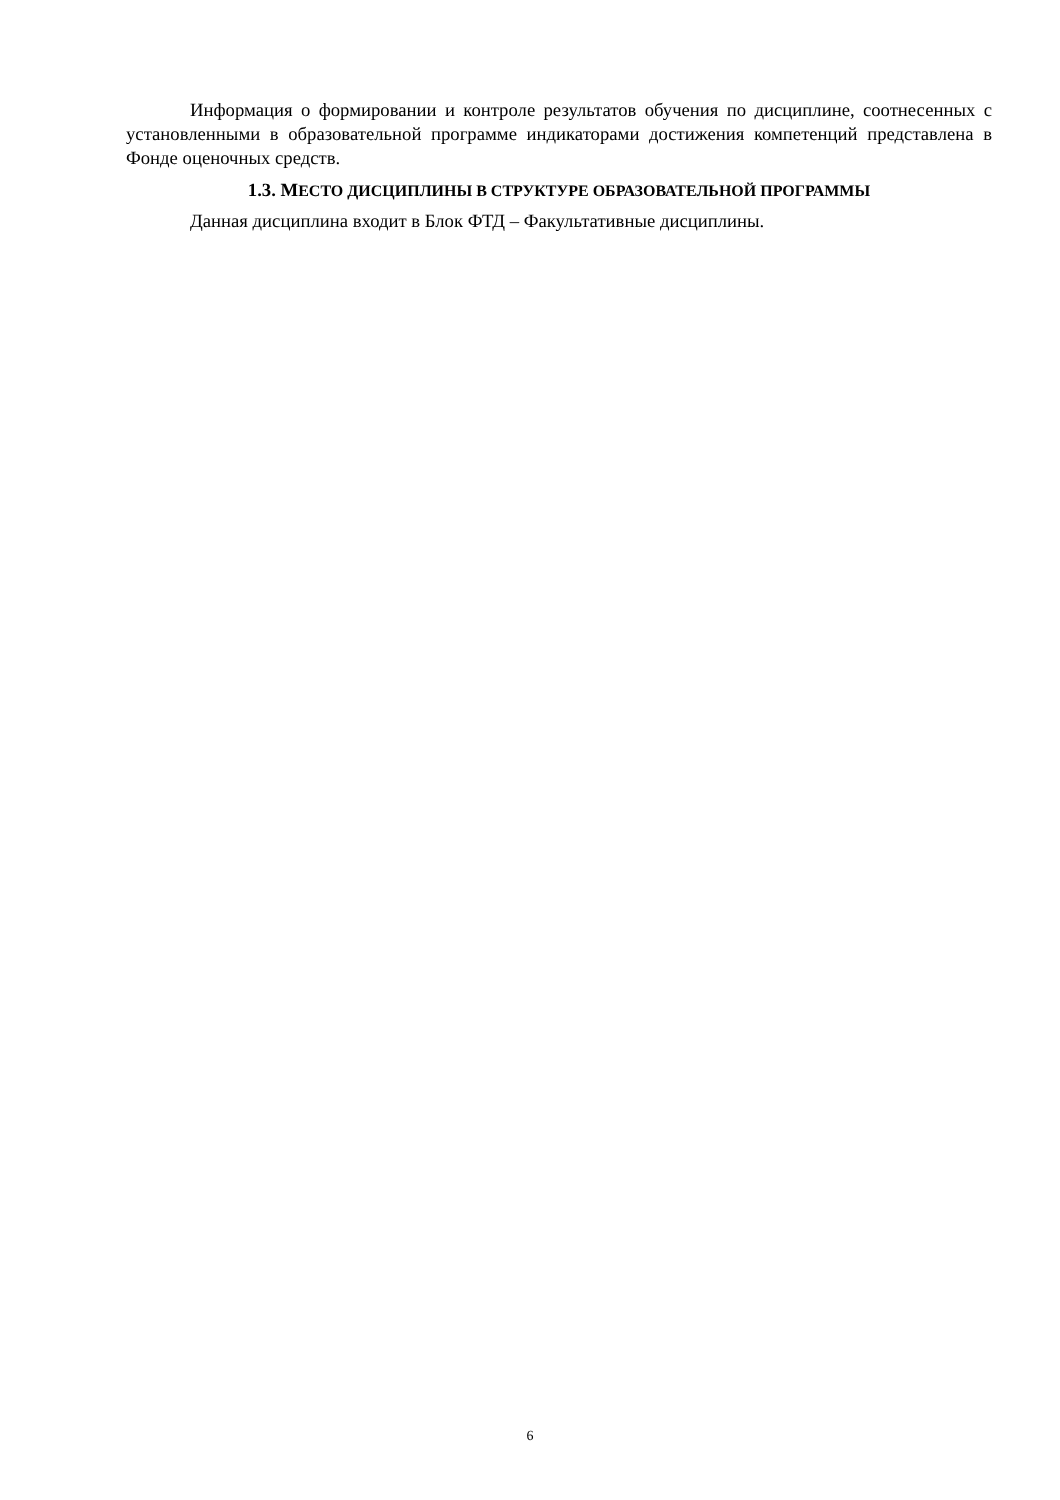Информация о формировании и контроле результатов обучения по дисциплине, соотнесенных с установленными в образовательной программе индикаторами достижения компетенций представлена в Фонде оценочных средств.
1.3. МЕСТО ДИСЦИПЛИНЫ В СТРУКТУРЕ ОБРАЗОВАТЕЛЬНОЙ ПРОГРАММЫ
Данная дисциплина входит в Блок ФТД – Факультативные дисциплины.
6